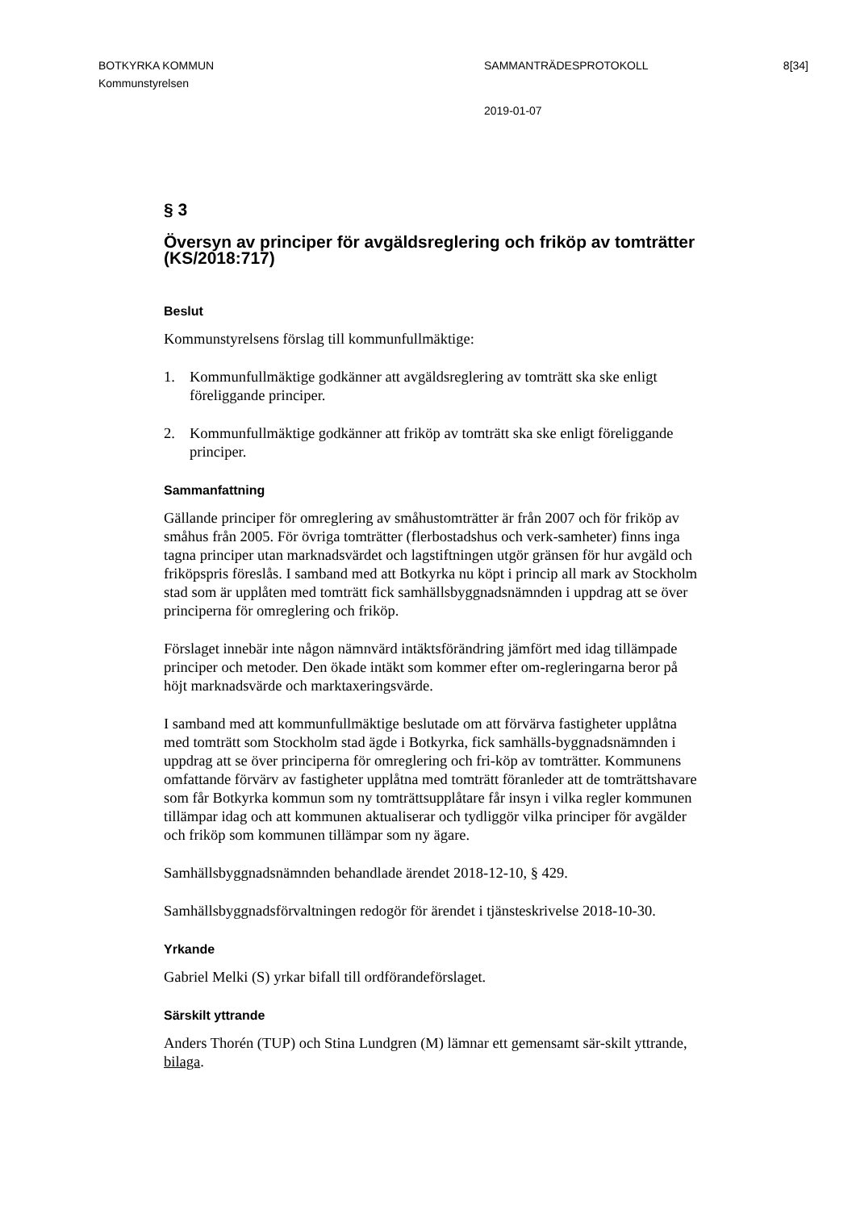BOTKYRKA KOMMUN SAMMANTRÄDESPROTOKOLL 8[34]
Kommunstyrelsen
2019-01-07
§ 3
Översyn av principer för avgäldsreglering och friköp av tomträtter (KS/2018:717)
Beslut
Kommunstyrelsens förslag till kommunfullmäktige:
1. Kommunfullmäktige godkänner att avgäldsreglering av tomträtt ska ske enligt föreliggande principer.
2. Kommunfullmäktige godkänner att friköp av tomträtt ska ske enligt föreliggande principer.
Sammanfattning
Gällande principer för omreglering av småhustomträtter är från 2007 och för friköp av småhus från 2005. För övriga tomträtter (flerbostadshus och verk-samheter) finns inga tagna principer utan marknadsvärdet och lagstiftningen utgör gränsen för hur avgäld och friköpspris föreslås. I samband med att Botkyrka nu köpt i princip all mark av Stockholm stad som är upplåten med tomträtt fick samhällsbyggnadsnämnden i uppdrag att se över principerna för omreglering och friköp.
Förslaget innebär inte någon nämnvärd intäktsförändring jämfört med idag tillämpade principer och metoder. Den ökade intäkt som kommer efter om-regleringarna beror på höjt marknadsvärde och marktaxeringsvärde.
I samband med att kommunfullmäktige beslutade om att förvärva fastigheter upplåtna med tomträtt som Stockholm stad ägde i Botkyrka, fick samhälls-byggnadsnämnden i uppdrag att se över principerna för omreglering och fri-köp av tomträtter. Kommunens omfattande förvärv av fastigheter upplåtna med tomträtt föranleder att de tomträttshavare som får Botkyrka kommun som ny tomträttsupplåtare får insyn i vilka regler kommunen tillämpar idag och att kommunen aktualiserar och tydliggör vilka principer för avgälder och friköp som kommunen tillämpar som ny ägare.
Samhällsbyggnadsnämnden behandlade ärendet 2018-12-10, § 429.
Samhällsbyggnadsförvaltningen redogör för ärendet i tjänsteskrivelse 2018-10-30.
Yrkande
Gabriel Melki (S) yrkar bifall till ordförandeförslaget.
Särskilt yttrande
Anders Thorén (TUP) och Stina Lundgren (M) lämnar ett gemensamt sär-skilt yttrande, bilaga.